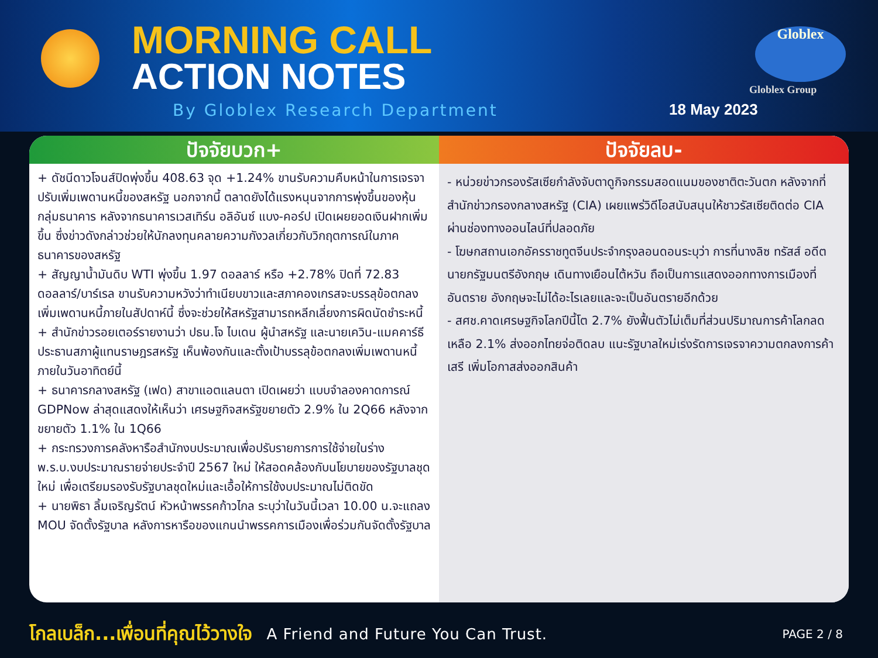MORNING CALL
ACTION NOTES
By Globlex Research Department 18 May 2023
Globlex
Globlex Group
ปัจจัยบวก+
+ ดัชนีดาวโจนส์ปิดพุ่งขึ้น 408.63 จุด +1.24% ขานรับความคืบหน้าในการเจรจาปรับเพิ่มเพดานหนี้ของสหรัฐ นอกจากนี้ ตลาดยังได้แรงหนุนจากการพุ่งขึ้นของหุ้นกลุ่มธนาคาร หลังจากธนาคารเวสเทิร์น อลิอันซ์ แบง-คอร์ป เปิดเผยยอดเงินฝากเพิ่มขึ้น ซึ่งข่าวดังกล่าวช่วยให้นักลงทุนคลายความกังวลเกี่ยวกับวิกฤตการณ์ในภาคธนาคารของสหรัฐ
+ สัญญาน้ำมันดิบ WTI พุ่งขึ้น 1.97 ดอลลาร์ หรือ +2.78% ปิดที่ 72.83 ดอลลาร์/บาร์เรล ขานรับความหวังว่าทำเนียบขาวและสภาคองเกรสจะบรรลุข้อตกลงเพิ่มเพดานหนี้ภายในสัปดาห์นี้ ซึ่งจะช่วยให้สหรัฐสามารถหลีกเลี่ยงการผิดนัดชำระหนี้
+ สำนักข่าวรอยเตอร์รายงานว่า ปธน.โจ ไบเดน ผู้นำสหรัฐ และนายเควิน-แมคคาร์ธี ประธานสภาผู้แทนราษฎรสหรัฐ เห็นพ้องกันและตั้งเป้าบรรลุข้อตกลงเพิ่มเพดานหนี้ภายในวันอาทิตย์นี้
+ ธนาคารกลางสหรัฐ (เฟด) สาขาแอตแลนตา เปิดเผยว่า แบบจำลองคาดการณ์ GDPNow ล่าสุดแสดงให้เห็นว่า เศรษฐกิจสหรัฐขยายตัว 2.9% ใน 2Q66 หลังจากขยายตัว 1.1% ใน 1Q66
+ กระทรวงการคลังหารือสำนักงบประมาณเพื่อปรับรายการการใช้จ่ายในร่าง พ.ร.บ.งบประมาณรายจ่ายประจำปี 2567 ใหม่ ให้สอดคล้องกับนโยบายของรัฐบาลชุดใหม่ เพื่อเตรียมรองรับรัฐบาลชุดใหม่และเอื้อให้การใช้งบประมาณไม่ติดขัด
+ นายพิธา ลิ้มเจริญรัตน์ หัวหน้าพรรคก้าวไกล ระบุว่าในวันนี้เวลา 10.00 น.จะแถลง MOU จัดตั้งรัฐบาล หลังการหารือของแกนนำพรรคการเมืองเพื่อร่วมกันจัดตั้งรัฐบาล
ปัจจัยลบ-
- หน่วยข่าวกรองรัสเซียกำลังจับตาดูกิจกรรมสอดแนมของชาติตะวันตก หลังจากที่สำนักข่าวกรองกลางสหรัฐ (CIA) เผยแพร่วิดีโอสนับสนุนให้ชาวรัสเซียติดต่อ CIA ผ่านช่องทางออนไลน์ที่ปลอดภัย
- โฆษกสถานเอกอัครราชทูตจีนประจำกรุงลอนดอนระบุว่า การที่นางลิซ ทรัสส์ อดีตนายกรัฐมนตรีอังกฤษ เดินทางเยือนไต้หวัน ถือเป็นการแสดงออกทางการเมืองที่อันตราย อังกฤษจะไม่ได้อะไรเลยและจะเป็นอันตรายอีกด้วย
- สศช.คาดเศรษฐกิจโลกปีนี้โต 2.7% ยังฟื้นตัวไม่เต็มที่ส่วนปริมาณการค้าโลกลดเหลือ 2.1% ส่งออกไทยจ่อติดลบ แนะรัฐบาลใหม่เร่งรัดการเจรจาความตกลงการค้าเสรี เพิ่มโอกาสส่งออกสินค้า
โกลเบล็ก...เพื่อนที่คุณไว้วางใจ A Friend and Future You Can Trust. PAGE 2 / 8